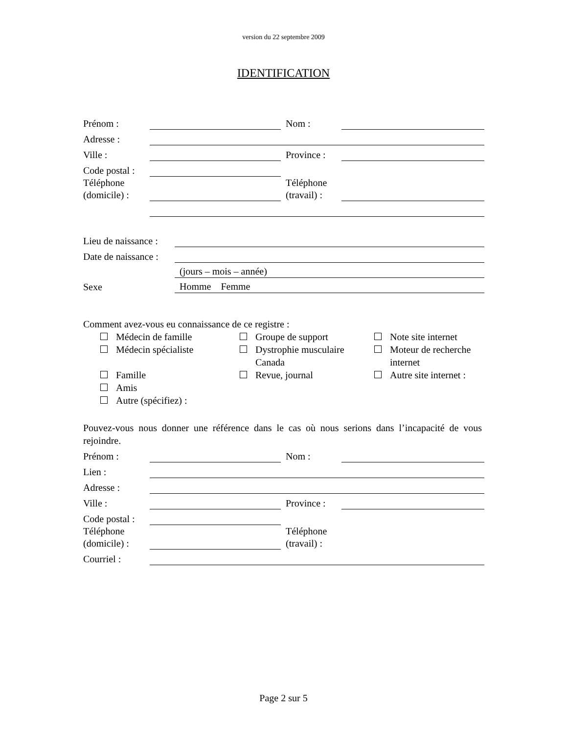version du 22 septembre 2009
IDENTIFICATION
| Prénom : | | Nom : | |
| Adresse : | | | |
| Ville : | | Province : | |
| Code postal : | | | |
| Téléphone (domicile) : | | Téléphone (travail) : | |
| Lieu de naissance : | |
| Date de naissance : | |
| | (jours – mois – année) |
| Sexe | Homme Femme |
Comment avez-vous eu connaissance de ce registre :
Médecin de famille
Groupe de support
Note site internet
Médecin spécialiste
Dystrophie musculaire Canada
Moteur de recherche internet
Famille
Revue, journal
Autre site internet :
Amis
Autre (spécifiez) :
Pouvez-vous nous donner une référence dans le cas où nous serions dans l’incapacité de vous rejoindre.
| Prénom : | | Nom : | |
| Lien : | | | |
| Adresse : | | | |
| Ville : | | Province : | |
| Code postal : | | | |
| Téléphone (domicile) : | | Téléphone (travail) : | |
| Courriel : | | | |
Page 2 sur 5